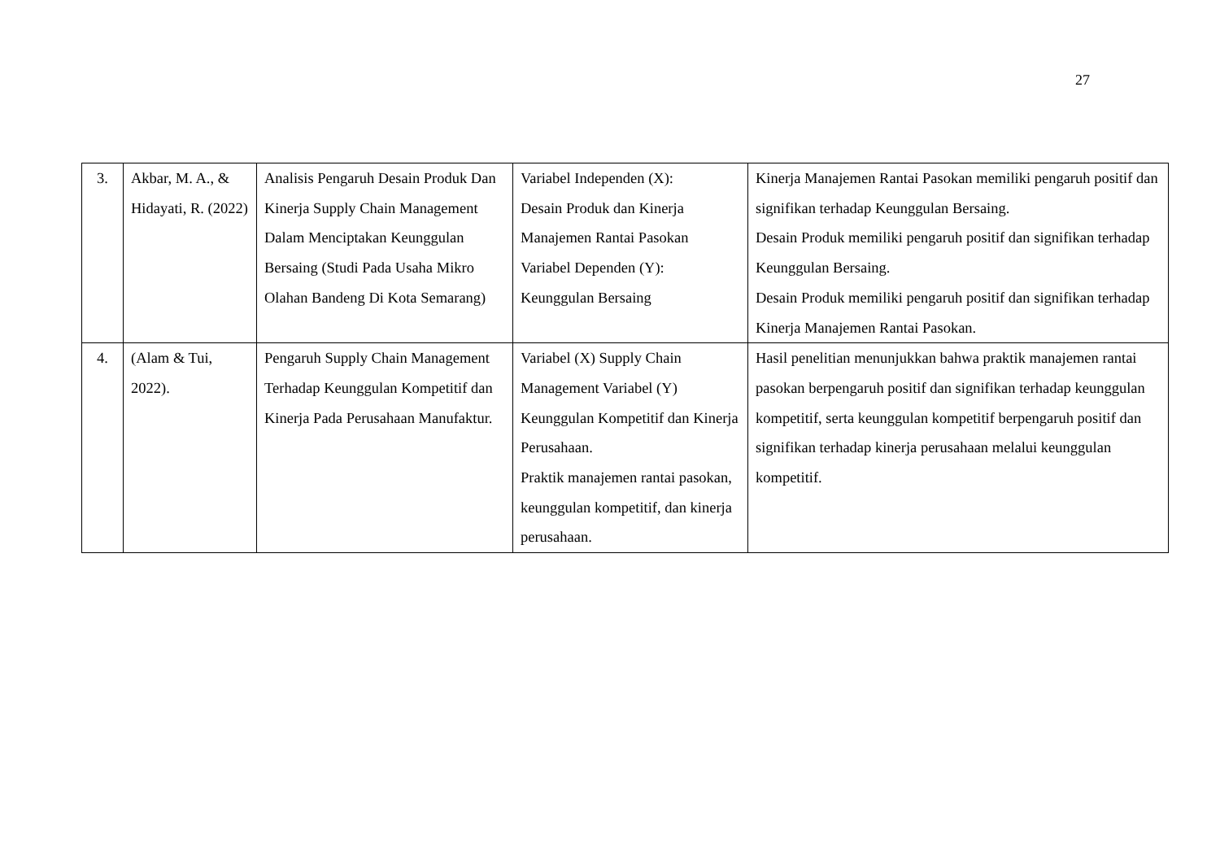27
| 3. | Akbar, M. A., & Hidayati, R. (2022) | Analisis Pengaruh Desain Produk Dan Kinerja Supply Chain Management Dalam Menciptakan Keunggulan Bersaing (Studi Pada Usaha Mikro Olahan Bandeng Di Kota Semarang) | Variabel Independen (X): Desain Produk dan Kinerja Manajemen Rantai Pasokan Variabel Dependen (Y): Keunggulan Bersaing | Kinerja Manajemen Rantai Pasokan memiliki pengaruh positif dan signifikan terhadap Keunggulan Bersaing. Desain Produk memiliki pengaruh positif dan signifikan terhadap Keunggulan Bersaing. Desain Produk memiliki pengaruh positif dan signifikan terhadap Kinerja Manajemen Rantai Pasokan. |
| 4. | (Alam & Tui, 2022). | Pengaruh Supply Chain Management Terhadap Keunggulan Kompetitif dan Kinerja Pada Perusahaan Manufaktur. | Variabel (X) Supply Chain Management Variabel (Y) Keunggulan Kompetitif dan Kinerja Perusahaan. Praktik manajemen rantai pasokan, keunggulan kompetitif, dan kinerja perusahaan. | Hasil penelitian menunjukkan bahwa praktik manajemen rantai pasokan berpengaruh positif dan signifikan terhadap keunggulan kompetitif, serta keunggulan kompetitif berpengaruh positif dan signifikan terhadap kinerja perusahaan melalui keunggulan kompetitif. |